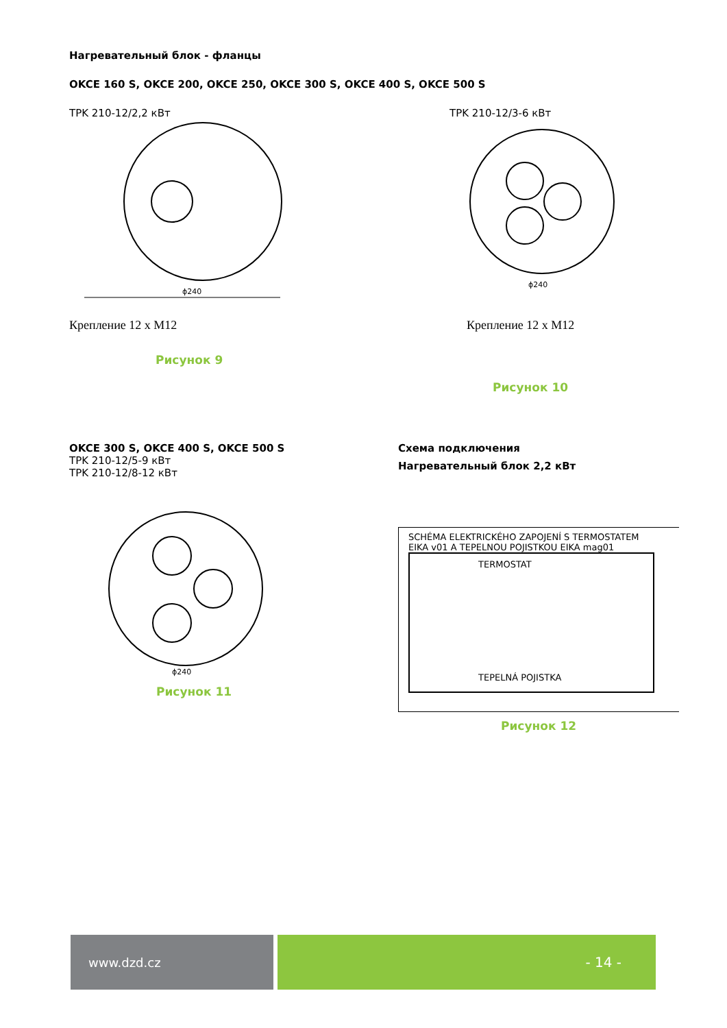Нагревательный блок - фланцы
OKCE 160 S, OKCE 200, OKCE 250, OKCE 300 S, OKCE 400 S, OKCE 500 S
TPK 210-12/2,2 кВт
ϕ240
Крепление 12 x M12
Рисунок 9
TPK 210-12/3-6 кВт
ϕ240
Крепление 12 x M12
Рисунок 10
OKCE 300 S, OKCE 400 S, OKCE 500 S
TPK 210-12/5-9 кВт
TPK 210-12/8-12 кВт
ϕ240
Рисунок 11
Схема подключения
Нагревательный блок 2,2 кВт
SCHÉMA ELEKTRICKÉHO ZAPOJENÍ S TERMOSTATEM
EIKA v01 A TEPELNOU POJISTKOU EIKA mag01
TERMOSTAT
TEPELNÁ POJISTKA
Рисунок 12
www.dzd.cz - 14 -